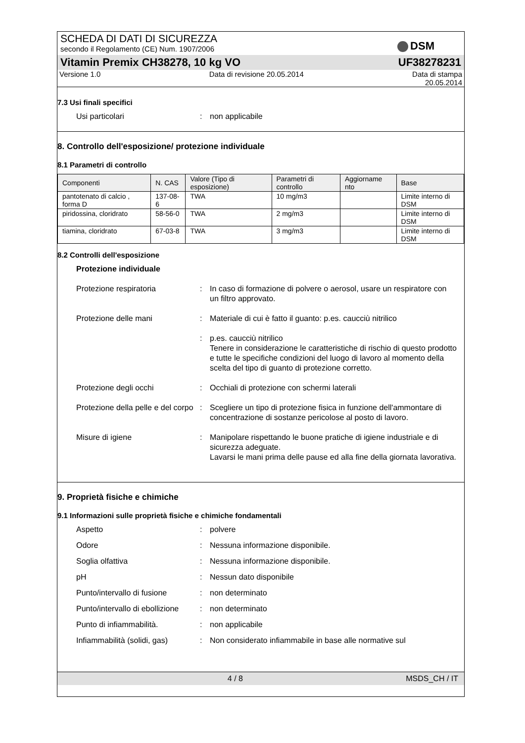DSM
SCHEDA DI DATI DI SICUREZZA
secondo il Regolamento (CE) Num. 1907/2006
Vitamin Premix CH38278, 10 kg VO UF38278231
Versione 1.0 Data di revisione 20.05.2014 Data di stampa
20.05.2014
7.3 Usi finali specifici
Usi particolari : non applicabile
8. Controllo dell'esposizione/ protezione individuale
8.1 Parametri di controllo
| Componenti | N. CAS | Valore (Tipo di esposizione) | Parametri di controllo | Aggiorname nto | Base |
| --- | --- | --- | --- | --- | --- |
| pantotenato di calcio , forma D | 137-08-6 | TWA | 10 mg/m3 | | Limite interno di DSM |
| piridossina, cloridrato | 58-56-0 | TWA | 2 mg/m3 | | Limite interno di DSM |
| tiamina, cloridrato | 67-03-8 | TWA | 3 mg/m3 | | Limite interno di DSM |
8.2 Controlli dell'esposizione
Protezione individuale
Protezione respiratoria : In caso di formazione di polvere o aerosol, usare un respiratore con un filtro approvato.
Protezione delle mani : Materiale di cui è fatto il guanto: p.es. caucciù nitrilico
: p.es. caucciù nitrilico
Tenere in considerazione le caratteristiche di rischio di questo prodotto e tutte le specifiche condizioni del luogo di lavoro al momento della scelta del tipo di guanto di protezione corretto.
Protezione degli occhi : Occhiali di protezione con schermi laterali
Protezione della pelle e del corpo
: Scegliere un tipo di protezione fisica in funzione dell'ammontare di concentrazione di sostanze pericolose al posto di lavoro.
Misure di igiene : Manipolare rispettando le buone pratiche di igiene industriale e di sicurezza adeguate.
Lavarsi le mani prima delle pause ed alla fine della giornata lavorativa.
9. Proprietà fisiche e chimiche
9.1 Informazioni sulle proprietà fisiche e chimiche fondamentali
Aspetto : polvere
Odore : Nessuna informazione disponibile.
Soglia olfattiva : Nessuna informazione disponibile.
pH : Nessun dato disponibile
Punto/intervallo di fusione
: non determinato
Punto/intervallo di ebollizione
: non determinato
Punto di infiammabilità. : non applicabile
Infiammabilità (solidi, gas)
: Non considerato infiammabile in base alle normative sul
4 / 8 MSDS_CH / IT